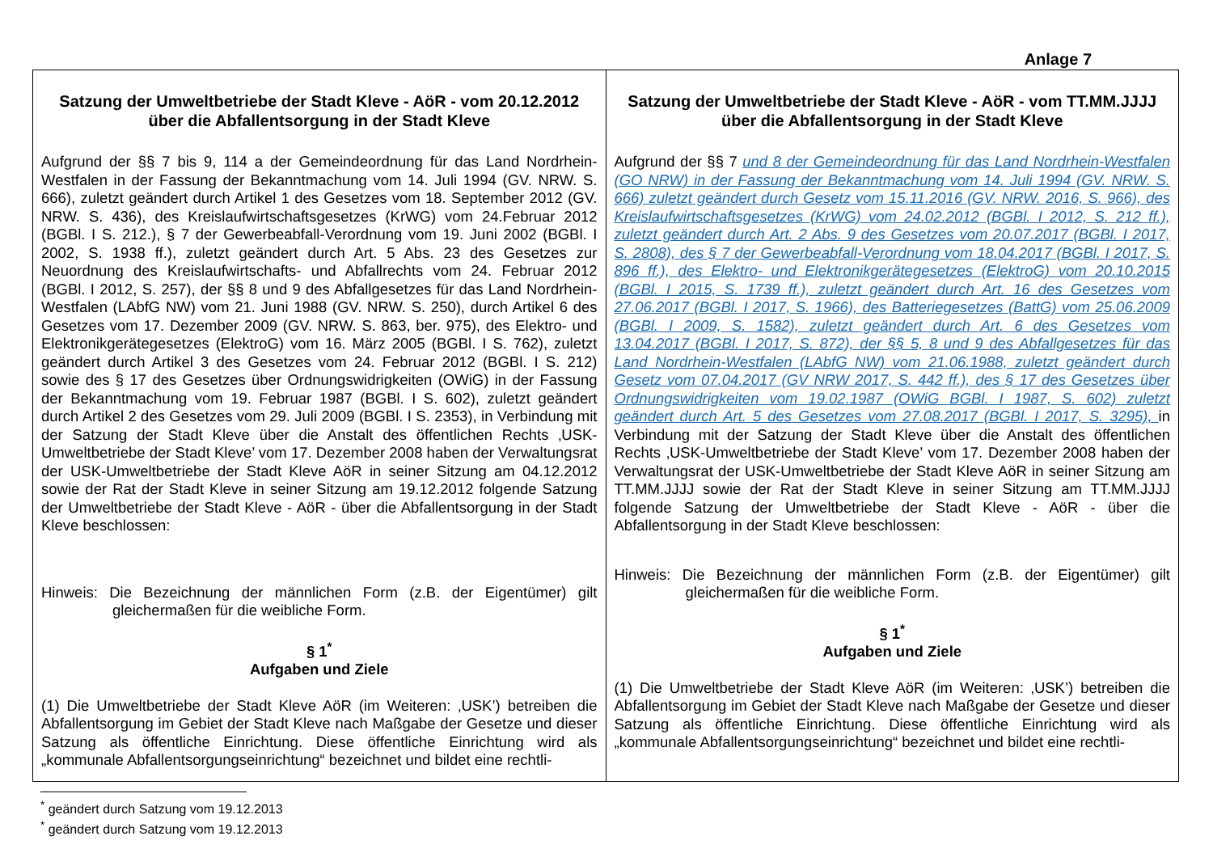Anlage 7
| Satzung der Umweltbetriebe der Stadt Kleve - AöR - vom 20.12.2012 über die Abfallentsorgung in der Stadt Kleve Aufgrund der §§ 7 bis 9, 114 a der Gemeindeordnung für das Land Nordrhein-Westfalen in der Fassung der Bekanntmachung vom 14. Juli 1994 (GV. NRW. S. 666), zuletzt geändert durch Artikel 1 des Gesetzes vom 18. September 2012 (GV. NRW. S. 436), des Kreislaufwirtschaftsgesetzes (KrWG) vom 24.Februar 2012 (BGBl. I S. 212.), § 7 der Gewerbeabfall-Verordnung vom 19. Juni 2002 (BGBl. I 2002, S. 1938 ff.), zuletzt geändert durch Art. 5 Abs. 23 des Gesetzes zur Neuordnung des Kreislaufwirtschafts- und Abfallrechts vom 24. Februar 2012 (BGBl. I 2012, S. 257), der §§ 8 und 9 des Abfallgesetzes für das Land Nordrhein-Westfalen (LAbfG NW) vom 21. Juni 1988 (GV. NRW. S. 250), durch Artikel 6 des Gesetzes vom 17. Dezember 2009 (GV. NRW. S. 863, ber. 975), des Elektro- und Elektronikgerätegesetzes (ElektroG) vom 16. März 2005 (BGBl. I S. 762), zuletzt geändert durch Artikel 3 des Gesetzes vom 24. Februar 2012 (BGBl. I S. 212) sowie des § 17 des Gesetzes über Ordnungswidrigkeiten (OWiG) in der Fassung der Bekanntmachung vom 19. Februar 1987 (BGBl. I S. 602), zuletzt geändert durch Artikel 2 des Gesetzes vom 29. Juli 2009 (BGBl. I S. 2353), in Verbindung mit der Satzung der Stadt Kleve über die Anstalt des öffentlichen Rechts ‚USK-Umweltbetriebe der Stadt Kleve’ vom 17. Dezember 2008 haben der Verwaltungsrat der USK-Umweltbetriebe der Stadt Kleve AöR in seiner Sitzung am 04.12.2012 sowie der Rat der Stadt Kleve in seiner Sitzung am 19.12.2012 folgende Satzung der Umweltbetriebe der Stadt Kleve - AöR - über die Abfallentsorgung in der Stadt Kleve beschlossen: Hinweis: Die Bezeichnung der männlichen Form (z.B. der Eigentümer) gilt gleichermaßen für die weibliche Form. § 1<sup>*</sup> Aufgaben und Ziele (1) Die Umweltbetriebe der Stadt Kleve AöR (im Weiteren: ‚USK’) betreiben die Abfallentsorgung im Gebiet der Stadt Kleve nach Maßgabe der Gesetze und dieser Satzung als öffentliche Einrichtung. Diese öffentliche Einrichtung wird als „kommunale Abfallentsorgungseinrichtung“ bezeichnet und bildet eine rechtli- | Satzung der Umweltbetriebe der Stadt Kleve - AöR - vom TT.MM.JJJJ über die Abfallentsorgung in der Stadt Kleve Aufgrund der §§ 7 und 8 der Gemeindeordnung für das Land Nordrhein-Westfalen (GO NRW) in der Fassung der Bekanntmachung vom 14. Juli 1994 (GV. NRW. S. 666) zuletzt geändert durch Gesetz vom 15.11.2016 (GV. NRW. 2016, S. 966), des Kreislaufwirtschaftsgesetzes (KrWG) vom 24.02.2012 (BGBl. I 2012, S. 212 ff.), zuletzt geändert durch Art. 2 Abs. 9 des Gesetzes vom 20.07.2017 (BGBl. I 2017, S. 2808), des § 7 der Gewerbeabfall-Verordnung vom 18.04.2017 (BGBl. I 2017, S. 896 ff.), des Elektro- und Elektronikgerätegesetzes (ElektroG) vom 20.10.2015 (BGBl. I 2015, S. 1739 ff.), zuletzt geändert durch Art. 16 des Gesetzes vom 27.06.2017 (BGBl. I 2017, S. 1966), des Batteriegesetzes (BattG) vom 25.06.2009 (BGBl. I 2009, S. 1582), zuletzt geändert durch Art. 6 des Gesetzes vom 13.04.2017 (BGBl. I 2017, S. 872), der §§ 5, 8 und 9 des Abfallgesetzes für das Land Nordrhein-Westfalen (LAbfG NW) vom 21.06.1988, zuletzt geändert durch Gesetz vom 07.04.2017 (GV NRW 2017, S. 442 ff.), des § 17 des Gesetzes über Ordnungswidrigkeiten vom 19.02.1987 (OWiG BGBl. I 1987, S. 602) zuletzt geändert durch Art. 5 des Gesetzes vom 27.08.2017 (BGBl. I 2017, S. 3295), in Verbindung mit der Satzung der Stadt Kleve über die Anstalt des öffentlichen Rechts ‚USK-Umweltbetriebe der Stadt Kleve’ vom 17. Dezember 2008 haben der Verwaltungsrat der USK-Umweltbetriebe der Stadt Kleve AöR in seiner Sitzung am TT.MM.JJJJ sowie der Rat der Stadt Kleve in seiner Sitzung am TT.MM.JJJJ folgende Satzung der Umweltbetriebe der Stadt Kleve - AöR - über die Abfallentsorgung in der Stadt Kleve beschlossen: Hinweis: Die Bezeichnung der männlichen Form (z.B. der Eigentümer) gilt gleichermaßen für die weibliche Form. § 1<sup>*</sup> Aufgaben und Ziele (1) Die Umweltbetriebe der Stadt Kleve AöR (im Weiteren: ‚USK’) betreiben die Abfallentsorgung im Gebiet der Stadt Kleve nach Maßgabe der Gesetze und dieser Satzung als öffentliche Einrichtung. Diese öffentliche Einrichtung wird als „kommunale Abfallentsorgungseinrichtung“ bezeichnet und bildet eine rechtli- |
<sup>*</sup> geändert durch Satzung vom 19.12.2013
<sup>*</sup> geändert durch Satzung vom 19.12.2013